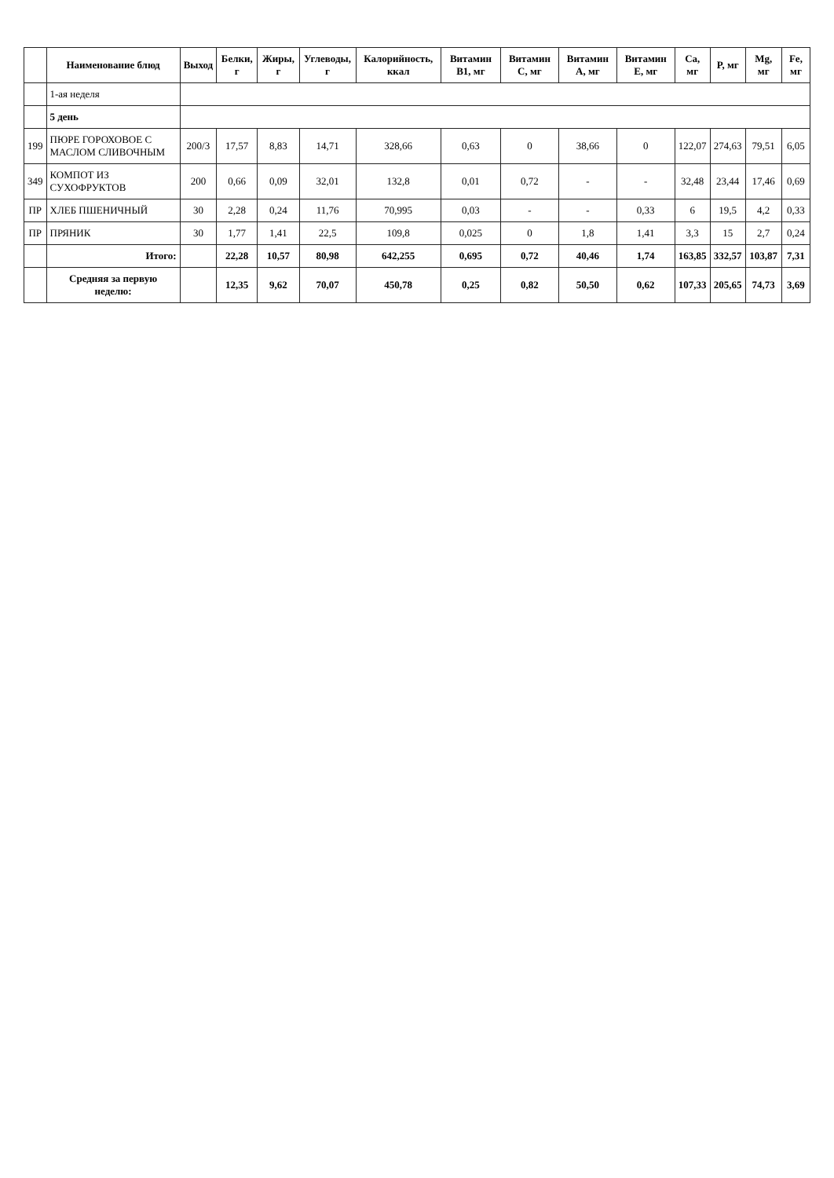| | Наименование блюд | Выход | Белки, г | Жиры, г | Углеводы, г | Калорийность, ккал | Витамин B1, мг | Витамин C, мг | Витамин A, мг | Витамин E, мг | Ca, мг | P, мг | Mg, мг | Fe, мг |
| --- | --- | --- | --- | --- | --- | --- | --- | --- | --- | --- | --- | --- | --- | --- |
| | 1-ая неделя | | | | | | | | | | | | | |
| | 5 день | | | | | | | | | | | | | |
| 199 | ПЮРЕ ГОРОХОВОЕ С МАСЛОМ СЛИВОЧНЫМ | 200/3 | 17,57 | 8,83 | 14,71 | 328,66 | 0,63 | 0 | 38,66 | 0 | 122,07 | 274,63 | 79,51 | 6,05 |
| 349 | КОМПОТ ИЗ СУХОФРУКТОВ | 200 | 0,66 | 0,09 | 32,01 | 132,8 | 0,01 | 0,72 | - | - | 32,48 | 23,44 | 17,46 | 0,69 |
| ПР | ХЛЕБ ПШЕНИЧНЫЙ | 30 | 2,28 | 0,24 | 11,76 | 70,995 | 0,03 | - | - | 0,33 | 6 | 19,5 | 4,2 | 0,33 |
| ПР | ПРЯНИК | 30 | 1,77 | 1,41 | 22,5 | 109,8 | 0,025 | 0 | 1,8 | 1,41 | 3,3 | 15 | 2,7 | 0,24 |
| | Итого: | | 22,28 | 10,57 | 80,98 | 642,255 | 0,695 | 0,72 | 40,46 | 1,74 | 163,85 | 332,57 | 103,87 | 7,31 |
| | Средняя за первую неделю: | | 12,35 | 9,62 | 70,07 | 450,78 | 0,25 | 0,82 | 50,50 | 0,62 | 107,33 | 205,65 | 74,73 | 3,69 |